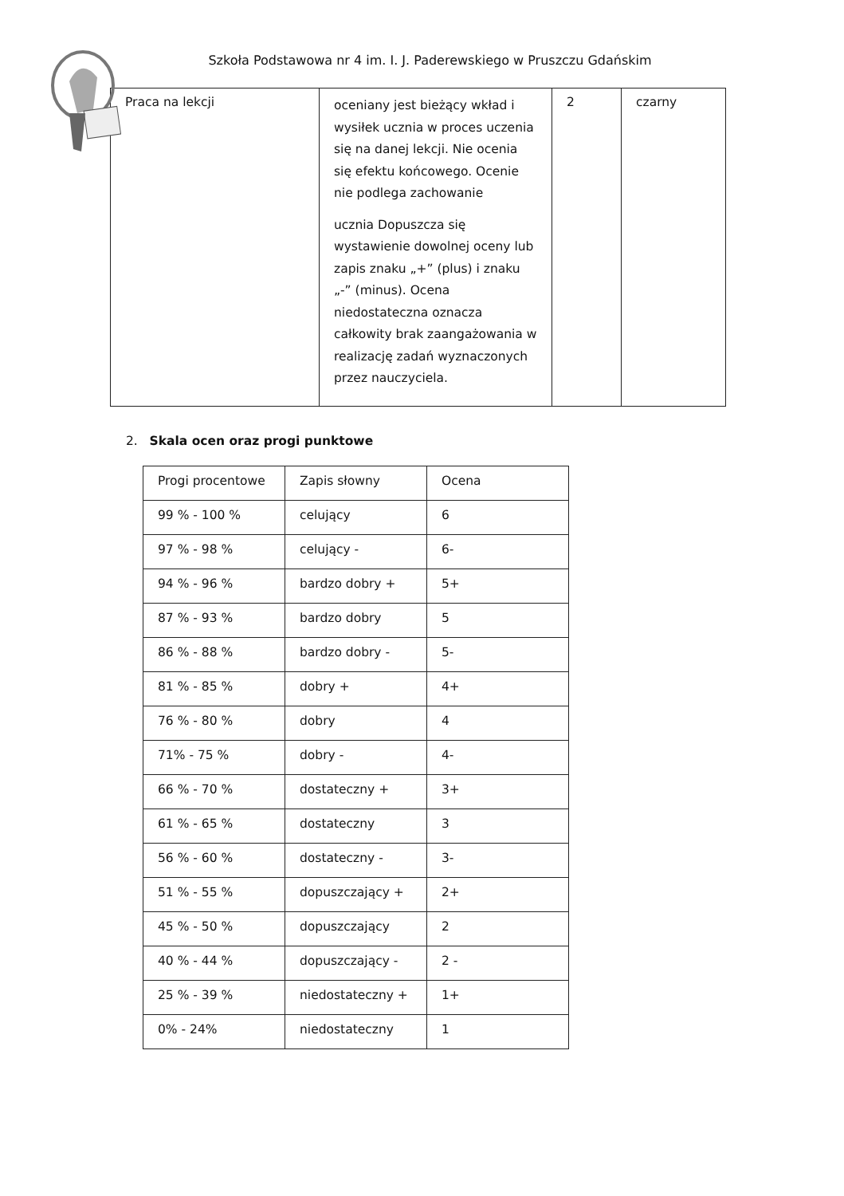Szkoła Podstawowa nr 4 im. I. J. Paderewskiego w Pruszczu Gdańskim
| Praca na lekcji | oceniany jest bieżący wkład i wysiłek ucznia w proces uczenia się na danej lekcji. Nie ocenia się efektu końcowego. Ocenie nie podlega zachowanie ucznia Dopuszcza się wystawienie dowolnej oceny lub zapis znaku „+” (plus) i znaku „-” (minus). Ocena niedostateczna oznacza całkowity brak zaangażowania w realizację zadań wyznaczonych przez nauczyciela. | 2 | czarny |
2. Skala ocen oraz progi punktowe
| Progi procentowe | Zapis słowny | Ocena |
| 99 % - 100 % | celujący | 6 |
| 97 % - 98 % | celujący - | 6- |
| 94 % - 96 % | bardzo dobry + | 5+ |
| 87 % - 93 % | bardzo dobry | 5 |
| 86 % - 88 % | bardzo dobry - | 5- |
| 81 % - 85 % | dobry + | 4+ |
| 76 % - 80 % | dobry | 4 |
| 71% - 75 % | dobry - | 4- |
| 66 % - 70 % | dostateczny + | 3+ |
| 61 % - 65 % | dostateczny | 3 |
| 56 % - 60 % | dostateczny - | 3- |
| 51 % - 55 % | dopuszczający + | 2+ |
| 45 % - 50 % | dopuszczający | 2 |
| 40 % - 44 % | dopuszczający - | 2 - |
| 25 % - 39 % | niedostateczny + | 1+ |
| 0% - 24% | niedostateczny | 1 |